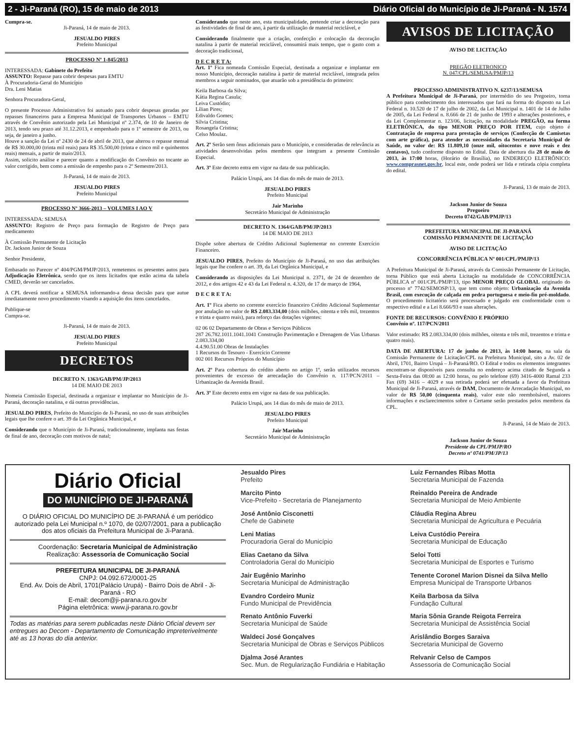2 - Ji-Paraná (RO), 15 de maio de 2013 Diário Oficial do Município de Ji-Paraná - N. 1574
Cumpra-se.
Ji-Paraná, 14 de maio de 2013.
JESUALDO PIRES
Prefeito Municipal
PROCESSO Nº 1-845/2013
INTERESSADA: Gabinete do Prefeito
ASSUNTO: Repasse para cobrir despesas para EMTU
À Procuradoria-Geral do Município
Dra. Leni Matias
Senhora Procuradora-Geral,
O presente Processo Administrativo foi autuado para cobrir despesas geradas por repasses financeiros para a Empresa Municipal de Transportes Urbanos – EMTU através de Convênio autorizado pela Lei Municipal nº 2.374, de 10 de Janeiro de 2013, tendo seu prazo até 31.12.2013, e empenhado para o 1º semestre de 2013, ou seja, de janeiro a junho.
Houve a sanção da Lei nº 2430 de 24 de abril de 2013, que alterou o repasse mensal de R$ 30.000,00 (trinta mil reais) para R$ 35.500,00 (trinta e cinco mil e quinhentos reais) mensais, a partir de maio/2013.
Assim, solicito análise e parecer quanto a modificação do Convênio no tocante ao valor corrigido, bem como a emissão de empenho para o 2º Semestre/2013.
Ji-Paraná, 14 de maio de 2013.
JESUALDO PIRES
Prefeito Municipal
PROCESSO Nº 3666-2013 – VOLUMES I AO V
INTERESSADA: SEMUSA
ASSUNTO: Registro de Preço para formação de Registro de Preço para medicamento
À Comissão Permanente de Licitação
Dr. Jackson Junior de Souza
Senhor Presidente,
Embasado no Parecer nº 404/PGM/PMJP/2013, remetemos os presentes autos para Adjudicação Eletrônica, sendo que os itens licitados que estão acima da tabela CMED, deverão ser cancelados.
A CPL deverá notificar a SEMUSA informando-a dessa decisão para que autue imediatamente novo procedimento visando a aquisição dos itens cancelados.
Publique-se
Cumpra-se.
Ji-Paraná, 14 de maio de 2013.
JESUALDO PIRES
Prefeito Municipal
DECRETOS
DECRETO N. 1363/GAB/PM/JP/2013
14 DE MAIO DE 2013
Nomeia Comissão Especial, destinada a organizar e implantar no Município de Ji-Paraná, decoração natalina, e dá outras providências.
JESUALDO PIRES, Prefeito do Município de Ji-Paraná, no uso de suas atribuições legais que lhe confere o art. 39 da Lei Orgânica Municipal, e
Considerando que o Município de Ji-Paraná, tradicionalmente, implanta nas festas de final de ano, decoração com motivos de natal;
Considerando que neste ano, esta municipalidade, pretende criar a decoração para as festividades de final de ano, à partir da utilização de material reciclável, e
Considerando finalmente que a criação, confecção e colocação da decoração natalina à partir de material reciclável, consumirá mais tempo, que o gasto com a decoração tradicional,
D E C R E T A:
Art. 1º Fica nomeada Comissão Especial, destinada a organizar e implantar em nosso Município, decoração natalina à partir de material reciclável, integrada pelos membros a seguir nominados, que atuarão sob a presidência do primeiro:
Keila Barbosa da Silva;
Kátia Regina Casula;
Leiva Custódio;
Lílian Pires;
Edivaldo Gomes;
Sílvia Cristina;
Rosangela Cristina;
Celso Moulaz.
Art. 2º Serão sem ônus adicionais para o Município, e consideradas de relevância as atividades desenvolvidas pelos membros que integram a presente Comissão Especial.
Art. 3º Este decreto entra em vigor na data de sua publicação.
Palácio Urupá, aos 14 dias do mês de maio de 2013.
JESUALDO PIRES
Prefeito Municipal
Jair Marinho
Secretário Municipal de Administração
DECRETO N. 1364/GAB/PM/JP/2013
14 DE MAIO DE 2013
Dispõe sobre abertura de Crédito Adicional Suplementar no corrente Exercício Financeiro.
JESUALDO PIRES, Prefeito do Município de Ji-Paraná, no uso das atribuições legais que lhe confere o art. 39, da Lei Orgânica Municipal, e
Considerando as disposições da Lei Municipal n. 2371, de 24 de dezembro de 2012, e dos artigos 42 e 43 da Lei Federal n. 4.320, de 17 de março de 1964,
D E C R E T A:
Art. 1º Fica aberto no corrente exercício financeiro Crédito Adicional Suplementar por anulação no valor de R$ 2.083.334,00 (dois milhões, oitenta e três mil, trezentos e trinta e quatro reais), para reforço das dotações vigentes:
02 06 02 Departamento de Obras e Serviços Públicos
287 26.782.1011.1041.1041 Construção Pavimentação e Drenagem de Vias Urbanas 2.083.334,00
4.4.90.51.00 Obras de Instalações
1 Recursos do Tesouro - Exercício Corrente
002 001 Recursos Próprios do Município
Art. 2º Para cobertura do crédito aberto no artigo 1º, serão utilizados recursos provenientes de excesso de arrecadação do Convênio n. 117/PCN/2011 – Urbanização da Avenida Brasil.
Art. 3º Este decreto entra em vigor na data de sua publicação.
Palácio Urupá, aos 14 dias do mês de maio de 2013.
JESUALDO PIRES
Prefeito Municipal
Jair Marinho
Secretário Municipal de Administração
AVISOS DE LICITAÇÃO
AVISO DE LICITAÇÃO
PREGÃO ELETRONICO
N. 047/CPL/SEMUSA/PMJP/13
PROCESSO ADMINISTRATIVO N. 6237/13/SEMUSA
A Prefeitura Municipal de Ji-Paraná, por intermédio do seu Pregoeiro, torna público para conhecimento dos interessados que fará na forma do disposto na Lei Federal n. 10.520 de 17 de julho de 2002, da Lei Municipal n. 1401 de 14 de Julho de 2005, da Lei Federal n. 8.666 de 21 de junho de 1993 e alterações posteriores, e da Lei Complementar n. 123/06, licitação, na modalidade PREGÃO, na forma ELETRÔNICA, do tipo MENOR PREÇO POR ITEM, cujo objeto é Contratação de empresa para prestação de serviços (Confecção de Camisetas com arte gráfica), para atender as necessidades da Secretaria Municipal de Saúde, no valor de: R$ 11.809,10 (onze mil, oitocentos e nove reais e dez centavos), tudo conforme disposto no Edital. Data de abertura dia 28 de maio de 2013, às 17:00 horas, (Horário de Brasília), no ENDEREÇO ELETRÔNICO: www.comprasnet.gov.br, local este, onde poderá ser lida e retirada cópia completa do edital.
Ji-Paraná, 13 de maio de 2013.
Jackson Junior de Souza
Pregoeiro
Decreto 0742/GAB/PMJP/13
PREFEITURA MUNICIPAL DE JI-PARANÁ
COMISSÃO PERMANENTE DE LICITAÇÃO
AVISO DE LICITAÇÃO
CONCORRÊNCIA PÚBLICA Nº 001/CPL/PMJP/13
A Prefeitura Municipal de Ji-Paraná, através da Comissão Permanente de Licitação, torna Público que está aberta Licitação na modalidade de CONCORRÊNCIA PÚBLICA nº 001/CPL/PMJP/13, tipo MENOR PREÇO GLOBAL originado do processo nº 7742/SEMOSP/13, que tem como objeto: Urbanização da Avenida Brasil, com execução de calçada em pedra portuguesa e meio-fio pré-moldado. O procedimento licitatório será processado e julgado em conformidade com o respectivo edital e a Lei 8.666/93 e suas alterações.
FONTE DE RECURSOS: CONVÊNIO E PRÓPRIO
Convênio nº. 117/PCN/2011
Valor estimado: R$ 2.083.334,00 (dois milhões, oitenta e três mil, trezentos e trinta e quatro reais).
DATA DE ABERTURA: 17 de junho de 2013, às 14:00 horas, na sala da Comissão Permanente de Licitação/CPL na Prefeitura Municipal, sito a Av. 02 de Abril, 1701, Bairro Urupá – Ji-Paraná/RO. O Edital e todos os elementos integrantes encontram-se disponíveis para consulta no endereço acima citado de Segunda a Sexta-Feira das 08:00 as 12:00 horas, ou pelo telefone (69) 3416-4000 Ramal 233 Fax (69) 3416 – 4029 e sua retirada poderá ser efetuada a favor da Prefeitura Municipal de Ji-Paraná, através de DAM, Documento de Arrecadação Municipal, no valor de R$ 50,00 (cinquenta reais), valor este não reembolsável, maiores informações e esclarecimentos sobre o Certame serão prestados pelos membros da CPL.
Ji-Paraná, 14 de Maio de 2013.
Jackson Junior de Souza
Presidente da CPL/PMJP/RO
Decreto nº 0741/PM/JP/13
Diário Oficial
DO MUNICÍPIO DE JI-PARANÁ
O DIÁRIO OFICIAL DO MUNICÍPIO DE JI-PARANÁ é um periódico autorizado pela Lei Municipal n.º 1070, de 02/07/2001, para a publicação dos atos oficiais da Prefeitura Municipal de Ji-Paraná.
Coordenação: Secretaria Municipal de Administração
Realização: Assessoria de Comunicação Social
PREFEITURA MUNICIPAL DE JI-PARANÁ
CNPJ: 04.092.672/0001-25
End. Av. Dois de Abril, 1701(Palácio Urupá) - Bairro Dois de Abril - Ji-Paraná - RO
E-mail: decom@ji-parana.ro.gov.br
Página eletrônica: www.ji-parana.ro.gov.br
Todas as matérias para serem publicadas neste Diário Oficial devem ser entregues ao Decom - Departamento de Comunicação impreterivelmente até as 13 horas do dia anterior.
Jesualdo Pires
Prefeito
Marcito Pinto
Vice-Prefeito - Secretaria de Planejamento
José Antônio Cisconetti
Chefe de Gabinete
Leni Matias
Procuradoria Geral do Município
Elias Caetano da Silva
Controladoria Geral do Município
Jair Eugênio Marinho
Secretaria Municipal de Administração
Evandro Cordeiro Muniz
Fundo Municipal de Previdência
Renato Antônio Fuverki
Secretaria Municipal de Saúde
Waldeci José Gonçalves
Secretaria Municipal de Obras e Serviços Públicos
Djalma José Arantes
Sec. Mun. de Regularização Fundiária e Habitação
Luiz Fernandes Ribas Motta
Secretaria Municipal de Fazenda
Reinaldo Pereira de Andrade
Secretaria Municipal de Meio Ambiente
Cláudia Regina Abreu
Secretaria Municipal de Agricultura e Pecuária
Leiva Custódio Pereira
Secretaria Municipal de Educação
Seloi Totti
Secretaria Municipal de Esportes e Turismo
Tenente Coronel Marion Disnei da Silva Mello
Empresa Municipal de Transporte Urbanos
Keila Barbosa da Silva
Fundação Cultural
Maria Sônia Grande Reigota Ferreira
Secretaria Municipal de Assistência Social
Arislândio Borges Saraiva
Secretaria Municipal de Governo
Relvanir Celso de Campos
Assessoria de Comunicação Social